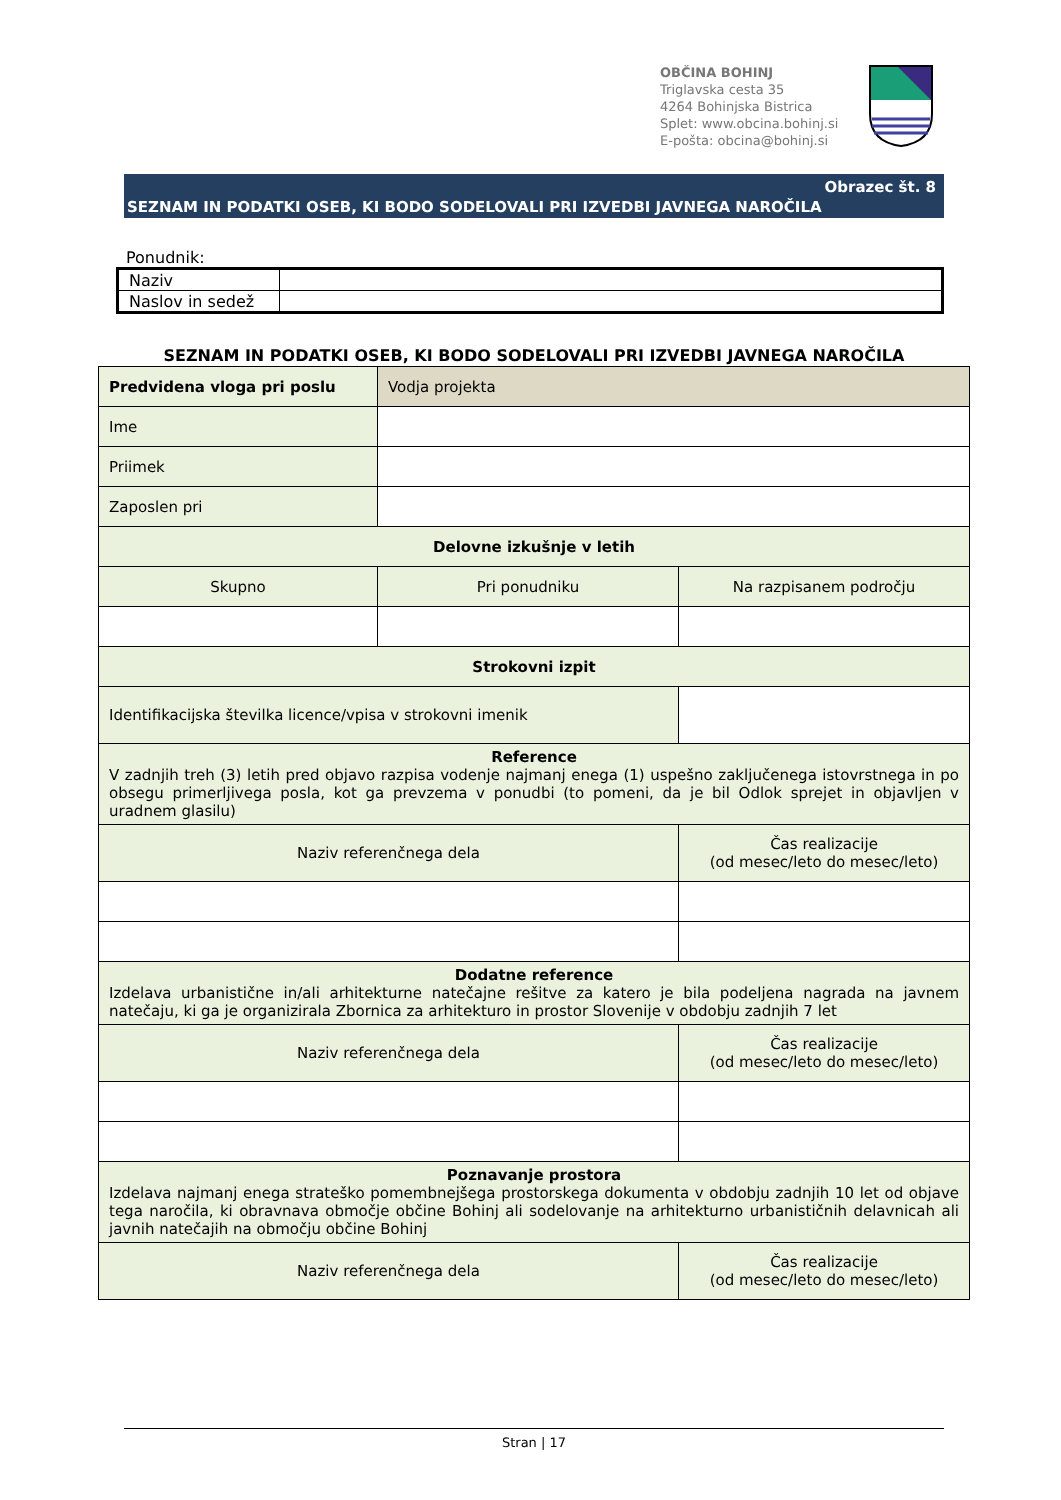OBČINA BOHINJ
Triglavska cesta 35
4264 Bohinjska Bistrica
Splet: www.obcina.bohinj.si
E-pošta: obcina@bohinj.si
Obrazec št. 8
SEZNAM IN PODATKI OSEB, KI BODO SODELOVALI PRI IZVEDBI JAVNEGA NAROČILA
Ponudnik:
| Naziv | |
| Naslov in sedež | |
SEZNAM IN PODATKI OSEB, KI BODO SODELOVALI PRI IZVEDBI JAVNEGA NAROČILA
| Predvidena vloga pri poslu | Vodja projekta | | |
| Ime | | | |
| Priimek | | | |
| Zaposlen pri | | | |
| Delovne izkušnje v letih | | | |
| Skupno | Pri ponudniku | | Na razpisanem področju |
| Strokovni izpit | | | |
| Identifikacijska številka licence/vpisa v strokovni imenik | | | |
| Reference V zadnjih treh (3) letih pred objavo razpisa vodenje najmanj enega (1) uspešno zaključenega istovrstnega in po obsegu primerljivega posla, kot ga prevzema v ponudbi (to pomeni, da je bil Odlok sprejet in objavljen v uradnem glasilu) | | | |
| Naziv referenčnega dela | | | Čas realizacije (od mesec/leto do mesec/leto) |
| Dodatne reference Izdelava urbanistične in/ali arhitekturne natečajne rešitve za katero je bila podeljena nagrada na javnem natečaju, ki ga je organizirala Zbornica za arhitekturo in prostor Slovenije v obdobju zadnjih 7 let | | | |
| Naziv referenčnega dela | | | Čas realizacije (od mesec/leto do mesec/leto) |
| Poznavanje prostora Izdelava najmanj enega strateško pomembnejšega prostorskega dokumenta v obdobju zadnjih 10 let od objave tega naročila, ki obravnava območje občine Bohinj ali sodelovanje na arhitekturno urbanističnih delavnicah ali javnih natečajih na območju občine Bohinj | | | |
| Naziv referenčnega dela | | | Čas realizacije (od mesec/leto do mesec/leto) |
Stran | 17